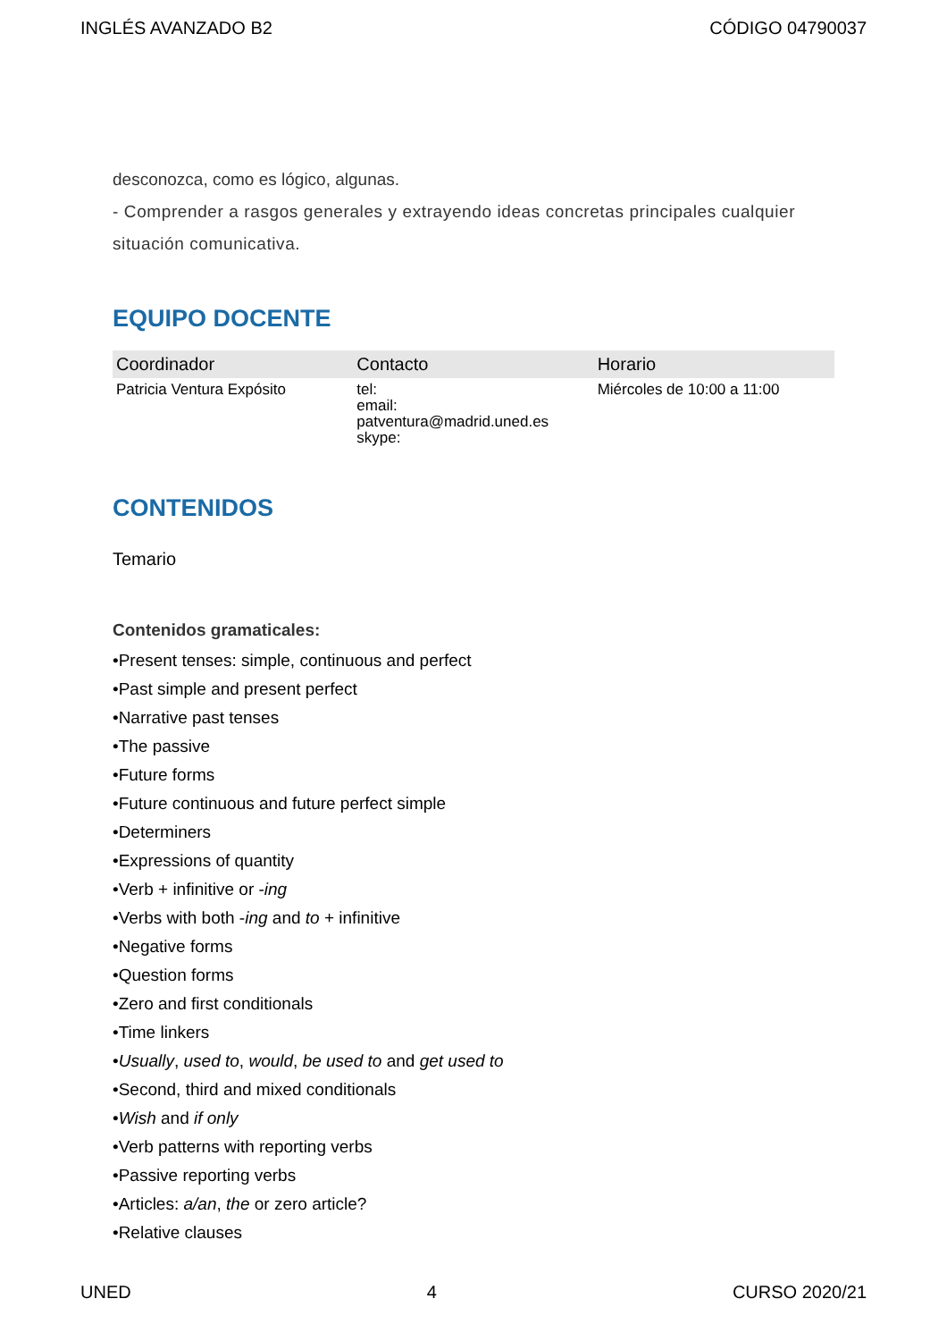INGLÉS AVANZADO B2 CÓDIGO 04790037
desconozca, como es lógico, algunas.
- Comprender a rasgos generales y extrayendo ideas concretas principales cualquier situación comunicativa.
EQUIPO DOCENTE
| Coordinador | Contacto | Horario |
| --- | --- | --- |
| Patricia Ventura Expósito | tel: email: patventura@madrid.uned.es skype: | Miércoles de 10:00 a 11:00 |
CONTENIDOS
Temario
Contenidos gramaticales:
•Present tenses: simple, continuous and perfect
•Past simple and present perfect
•Narrative past tenses
•The passive
•Future forms
•Future continuous and future perfect simple
•Determiners
•Expressions of quantity
•Verb + infinitive or -ing
•Verbs with both -ing and to + infinitive
•Negative forms
•Question forms
•Zero and first conditionals
•Time linkers
•Usually, used to, would, be used to and get used to
•Second, third and mixed conditionals
•Wish and if only
•Verb patterns with reporting verbs
•Passive reporting verbs
•Articles: a/an, the or zero article?
•Relative clauses
UNED 4 CURSO 2020/21